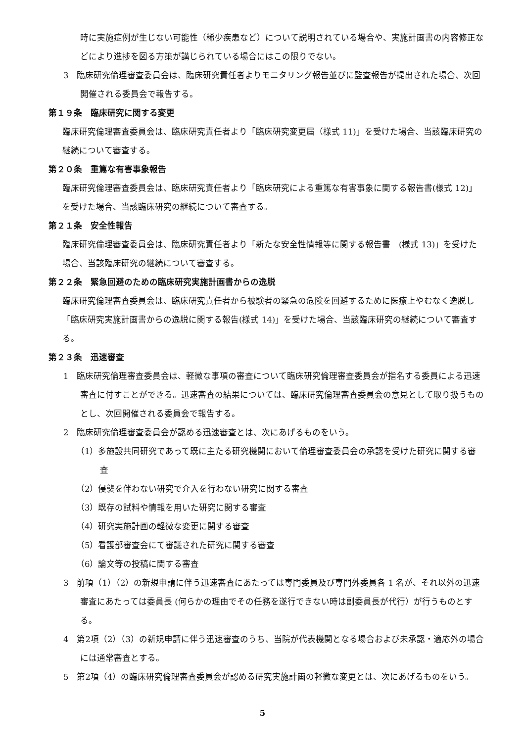時に実施症例が生じない可能性（稀少疾患など）について説明されている場合や、実施計画書の内容修正などにより進捗を図る方策が講じられている場合にはこの限りでない。
3　臨床研究倫理審査委員会は、臨床研究責任者よりモニタリング報告並びに監査報告が提出された場合、次回開催される委員会で報告する。
第１９条　臨床研究に関する変更
臨床研究倫理審査委員会は、臨床研究責任者より「臨床研究変更届（様式 11)」を受けた場合、当該臨床研究の継続について審査する。
第２０条　重篤な有害事象報告
臨床研究倫理審査委員会は、臨床研究責任者より「臨床研究による重篤な有害事象に関する報告書(様式 12)」を受けた場合、当該臨床研究の継続について審査する。
第２１条　安全性報告
臨床研究倫理審査委員会は、臨床研究責任者より「新たな安全性情報等に関する報告書　(様式 13)」を受けた場合、当該臨床研究の継続について審査する。
第２２条　緊急回避のための臨床研究実施計画書からの逸脱
臨床研究倫理審査委員会は、臨床研究責任者から被験者の緊急の危険を回避するために医療上やむなく逸脱し「臨床研究実施計画書からの逸脱に関する報告(様式 14)」を受けた場合、当該臨床研究の継続について審査する。
第２３条　迅速審査
1　臨床研究倫理審査委員会は、軽微な事項の審査について臨床研究倫理審査委員会が指名する委員による迅速審査に付すことができる。迅速審査の結果については、臨床研究倫理審査委員会の意見として取り扱うものとし、次回開催される委員会で報告する。
2　臨床研究倫理審査委員会が認める迅速審査とは、次にあげるものをいう。
（1）多施設共同研究であって既に主たる研究機関において倫理審査委員会の承認を受けた研究に関する審査
（2）侵襲を伴わない研究で介入を行わない研究に関する審査
（3）既存の試料や情報を用いた研究に関する審査
（4）研究実施計画の軽微な変更に関する審査
（5）看護部審査会にて審議された研究に関する審査
（6）論文等の投稿に関する審査
3　前項（1）（2）の新規申請に伴う迅速審査にあたっては専門委員及び専門外委員各 1 名が、それ以外の迅速審査にあたっては委員長 (何らかの理由でその任務を遂行できない時は副委員長が代行）が行うものとする。
4　第2項（2）（3）の新規申請に伴う迅速審査のうち、当院が代表機関となる場合および未承認・適応外の場合には通常審査とする。
5　第2項（4）の臨床研究倫理審査委員会が認める研究実施計画の軽微な変更とは、次にあげるものをいう。
5